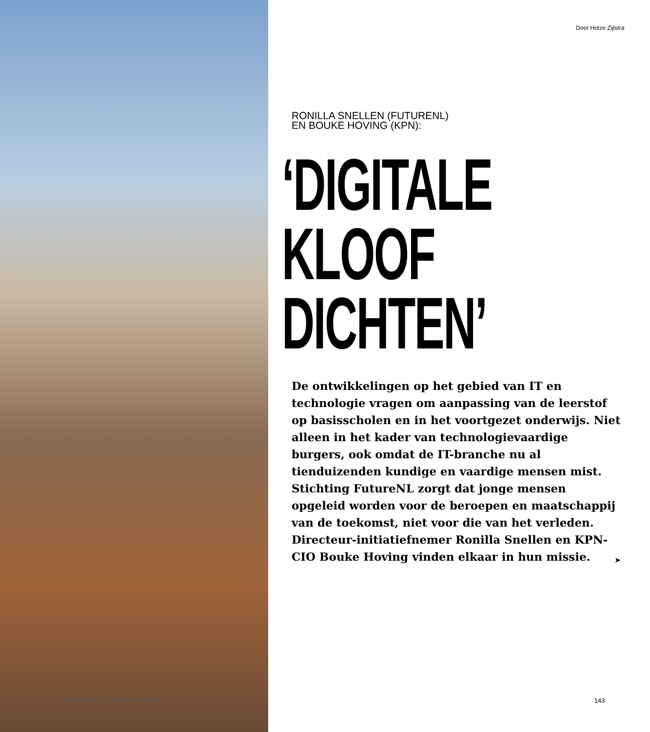JAARGANG · NUMMER 4 ✖ 2018
Door Hotze Zijlstra
RONILLA SNELLEN (FUTURENL)
EN BOUKE HOVING (KPN):
‘DIGITALE
KLOOF
DICHTEN’
De ontwikkelingen op het gebied van IT en technologie vragen om aanpassing van de leerstof op basisscholen en in het voortgezet onderwijs. Niet alleen in het kader van technologievaardige burgers, ook omdat de IT-branche nu al tienduizenden kundige en vaardige mensen mist. Stichting FutureNL zorgt dat jonge mensen opgeleid worden voor de beroepen en maatschappij van de toekomst, niet voor die van het verleden. Directeur-initiatiefnemer Ronilla Snellen en KPN-CIO Bouke Hoving vinden elkaar in hun missie.
➤
143